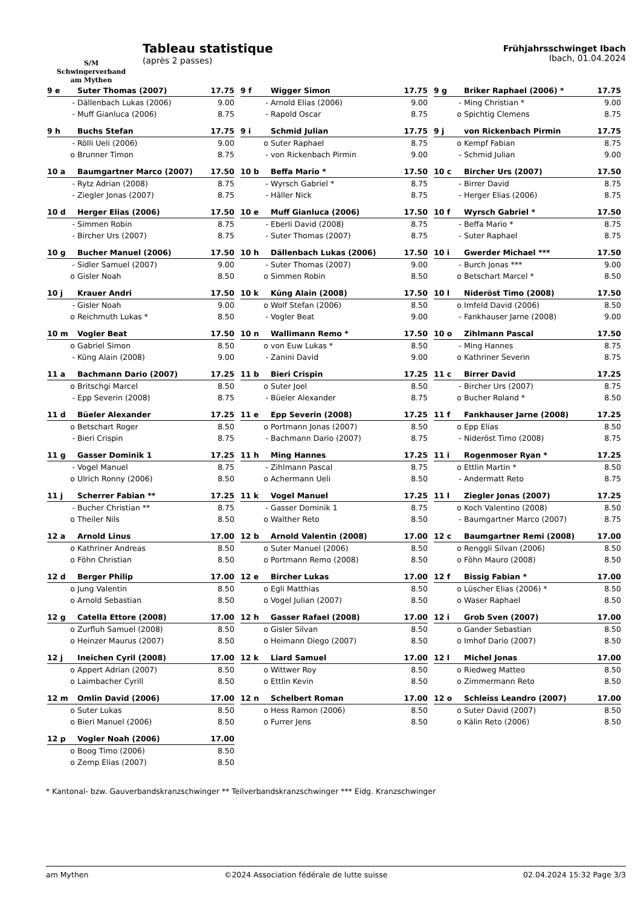S/M
Schwingerverband
am Mythen
Tableau statistique
(après 2 passes)
Frühjahrsschwinget Ibach
Ibach, 01.04.2024
| 9 e | Suter Thomas (2007) | 17.75 |
| --- | --- | --- |
| - | Dällenbach Lukas (2006) | 9.00 |
| - | Muff Gianluca (2006) | 8.75 |
| 9 f | Wigger Simon | 17.75 |
| --- | --- | --- |
| - | Arnold Elias (2006) | 9.00 |
| - | Rapold Oscar | 8.75 |
| 9 g | Briker Raphael (2006) * | 17.75 |
| --- | --- | --- |
| - | Ming Christian * | 9.00 |
| o | Spichtig Clemens | 8.75 |
| 9 h | Buchs Stefan | 17.75 |
| --- | --- | --- |
| - | Rölli Ueli (2006) | 9.00 |
| o | Brunner Timon | 8.75 |
| 9 i | Schmid Julian | 17.75 |
| --- | --- | --- |
| o | Suter Raphael | 8.75 |
| - | von Rickenbach Pirmin | 9.00 |
| 9 j | von Rickenbach Pirmin | 17.75 |
| --- | --- | --- |
| o | Kempf Fabian | 8.75 |
| - | Schmid Julian | 9.00 |
| 10 a | Baumgartner Marco (2007) | 17.50 |
| --- | --- | --- |
| - | Rytz Adrian (2008) | 8.75 |
| - | Ziegler Jonas (2007) | 8.75 |
| 10 b | Beffa Mario * | 17.50 |
| --- | --- | --- |
| - | Wyrsch Gabriel * | 8.75 |
| - | Häller Nick | 8.75 |
| 10 c | Bircher Urs (2007) | 17.50 |
| --- | --- | --- |
| - | Birrer David | 8.75 |
| - | Herger Elias (2006) | 8.75 |
| 10 d | Herger Elias (2006) | 17.50 |
| --- | --- | --- |
| - | Simmen Robin | 8.75 |
| - | Bircher Urs (2007) | 8.75 |
| 10 e | Muff Gianluca (2006) | 17.50 |
| --- | --- | --- |
| - | Eberli David (2008) | 8.75 |
| - | Suter Thomas (2007) | 8.75 |
| 10 f | Wyrsch Gabriel * | 17.50 |
| --- | --- | --- |
| - | Beffa Mario * | 8.75 |
| - | Suter Raphael | 8.75 |
| 10 g | Bucher Manuel (2006) | 17.50 |
| --- | --- | --- |
| - | Sidler Samuel (2007) | 9.00 |
| o | Gisler Noah | 8.50 |
| 10 h | Dällenbach Lukas (2006) | 17.50 |
| --- | --- | --- |
| - | Suter Thomas (2007) | 9.00 |
| o | Simmen Robin | 8.50 |
| 10 i | Gwerder Michael *** | 17.50 |
| --- | --- | --- |
| - | Burch Jonas *** | 9.00 |
| o | Betschart Marcel * | 8.50 |
| 10 j | Krauer Andri | 17.50 |
| --- | --- | --- |
| - | Gisler Noah | 9.00 |
| o | Reichmuth Lukas * | 8.50 |
| 10 k | Küng Alain (2008) | 17.50 |
| --- | --- | --- |
| o | Wolf Stefan (2006) | 8.50 |
| - | Vogler Beat | 9.00 |
| 10 l | Nideröst Timo (2008) | 17.50 |
| --- | --- | --- |
| o | Imfeld David (2006) | 8.50 |
| - | Fankhauser Jarne (2008) | 9.00 |
| 10 m | Vogler Beat | 17.50 |
| --- | --- | --- |
| o | Gabriel Simon | 8.50 |
| - | Küng Alain (2008) | 9.00 |
| 10 n | Wallimann Remo * | 17.50 |
| --- | --- | --- |
| o | von Euw Lukas * | 8.50 |
| - | Zanini David | 9.00 |
| 10 o | Zihlmann Pascal | 17.50 |
| --- | --- | --- |
| - | Ming Hannes | 8.75 |
| o | Kathriner Severin | 8.75 |
| 11 a | Bachmann Dario (2007) | 17.25 |
| --- | --- | --- |
| o | Britschgi Marcel | 8.50 |
| - | Epp Severin (2008) | 8.75 |
| 11 b | Bieri Crispin | 17.25 |
| --- | --- | --- |
| o | Suter Joel | 8.50 |
| - | Büeler Alexander | 8.75 |
| 11 c | Birrer David | 17.25 |
| --- | --- | --- |
| - | Bircher Urs (2007) | 8.75 |
| o | Bucher Roland * | 8.50 |
| 11 d | Büeler Alexander | 17.25 |
| --- | --- | --- |
| o | Betschart Roger | 8.50 |
| - | Bieri Crispin | 8.75 |
| 11 e | Epp Severin (2008) | 17.25 |
| --- | --- | --- |
| o | Portmann Jonas (2007) | 8.50 |
| - | Bachmann Dario (2007) | 8.75 |
| 11 f | Fankhauser Jarne (2008) | 17.25 |
| --- | --- | --- |
| o | Epp Elias | 8.50 |
| - | Nideröst Timo (2008) | 8.75 |
| 11 g | Gasser Dominik 1 | 17.25 |
| --- | --- | --- |
| - | Vogel Manuel | 8.75 |
| o | Ulrich Ronny (2006) | 8.50 |
| 11 h | Ming Hannes | 17.25 |
| --- | --- | --- |
| - | Zihlmann Pascal | 8.75 |
| o | Achermann Ueli | 8.50 |
| 11 i | Rogenmoser Ryan * | 17.25 |
| --- | --- | --- |
| o | Ettlin Martin * | 8.50 |
| - | Andermatt Reto | 8.75 |
| 11 j | Scherrer Fabian ** | 17.25 |
| --- | --- | --- |
| - | Bucher Christian ** | 8.75 |
| o | Theiler Nils | 8.50 |
| 11 k | Vogel Manuel | 17.25 |
| --- | --- | --- |
| - | Gasser Dominik 1 | 8.75 |
| o | Walther Reto | 8.50 |
| 11 l | Ziegler Jonas (2007) | 17.25 |
| --- | --- | --- |
| o | Koch Valentino (2008) | 8.50 |
| - | Baumgartner Marco (2007) | 8.75 |
| 12 a | Arnold Linus | 17.00 |
| --- | --- | --- |
| o | Kathriner Andreas | 8.50 |
| o | Föhn Christian | 8.50 |
| 12 b | Arnold Valentin (2008) | 17.00 |
| --- | --- | --- |
| o | Suter Manuel (2006) | 8.50 |
| o | Portmann Remo (2008) | 8.50 |
| 12 c | Baumgartner Remi (2008) | 17.00 |
| --- | --- | --- |
| o | Renggli Silvan (2006) | 8.50 |
| o | Föhn Mauro (2008) | 8.50 |
| 12 d | Berger Philip | 17.00 |
| --- | --- | --- |
| o | Jung Valentin | 8.50 |
| o | Arnold Sebastian | 8.50 |
| 12 e | Bircher Lukas | 17.00 |
| --- | --- | --- |
| o | Egli Matthias | 8.50 |
| o | Vogel Julian (2007) | 8.50 |
| 12 f | Bissig Fabian * | 17.00 |
| --- | --- | --- |
| o | Lüscher Elias (2006) * | 8.50 |
| o | Waser Raphael | 8.50 |
| 12 g | Catella Ettore (2008) | 17.00 |
| --- | --- | --- |
| o | Zurfluh Samuel (2008) | 8.50 |
| o | Heinzer Maurus (2007) | 8.50 |
| 12 h | Gasser Rafael (2008) | 17.00 |
| --- | --- | --- |
| o | Gisler Silvan | 8.50 |
| o | Heimann Diego (2007) | 8.50 |
| 12 i | Grob Sven (2007) | 17.00 |
| --- | --- | --- |
| o | Gander Sebastian | 8.50 |
| o | Imhof Dario (2007) | 8.50 |
| 12 j | Ineichen Cyril (2008) | 17.00 |
| --- | --- | --- |
| o | Appert Adrian (2007) | 8.50 |
| o | Laimbacher Cyrill | 8.50 |
| 12 k | Liard Samuel | 17.00 |
| --- | --- | --- |
| o | Wittwer Roy | 8.50 |
| o | Ettlin Kevin | 8.50 |
| 12 l | Michel Jonas | 17.00 |
| --- | --- | --- |
| o | Riedweg Matteo | 8.50 |
| o | Zimmermann Reto | 8.50 |
| 12 m | Omlin David (2006) | 17.00 |
| --- | --- | --- |
| o | Suter Lukas | 8.50 |
| o | Bieri Manuel (2006) | 8.50 |
| 12 n | Schelbert Roman | 17.00 |
| --- | --- | --- |
| o | Hess Ramon (2006) | 8.50 |
| o | Furrer Jens | 8.50 |
| 12 o | Schleiss Leandro (2007) | 17.00 |
| --- | --- | --- |
| o | Suter David (2007) | 8.50 |
| o | Kälin Reto (2006) | 8.50 |
| 12 p | Vogler Noah (2006) | 17.00 |
| --- | --- | --- |
| o | Boog Timo (2006) | 8.50 |
| o | Zemp Elias (2007) | 8.50 |
* Kantonal- bzw. Gauverbandskranzschwinger ** Teilverbandskranzschwinger *** Eidg. Kranzschwinger
am Mythen ©2024 Association fédérale de lutte suisse 02.04.2024 15:32 Page 3/3